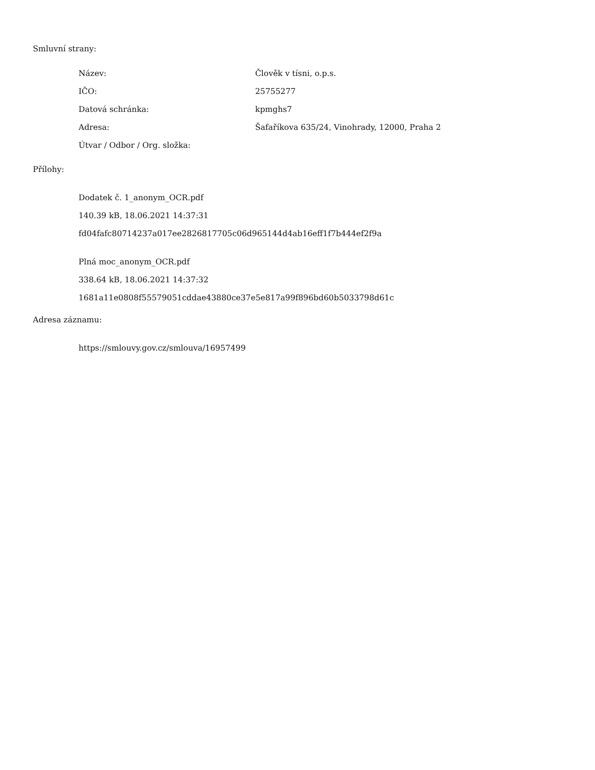Smluvní strany:
| Název: | Člověk v tísni, o.p.s. |
| IČO: | 25755277 |
| Datová schránka: | kpmghs7 |
| Adresa: | Šafaříkova 635/24, Vinohrady, 12000, Praha 2 |
| Útvar / Odbor / Org. složka: | |
Přílohy:
Dodatek č. 1_anonym_OCR.pdf
140.39 kB, 18.06.2021 14:37:31
fd04fafc80714237a017ee2826817705c06d965144d4ab16eff1f7b444ef2f9a
Plná moc_anonym_OCR.pdf
338.64 kB, 18.06.2021 14:37:32
1681a11e0808f55579051cddae43880ce37e5e817a99f896bd60b5033798d61c
Adresa záznamu:
https://smlouvy.gov.cz/smlouva/16957499